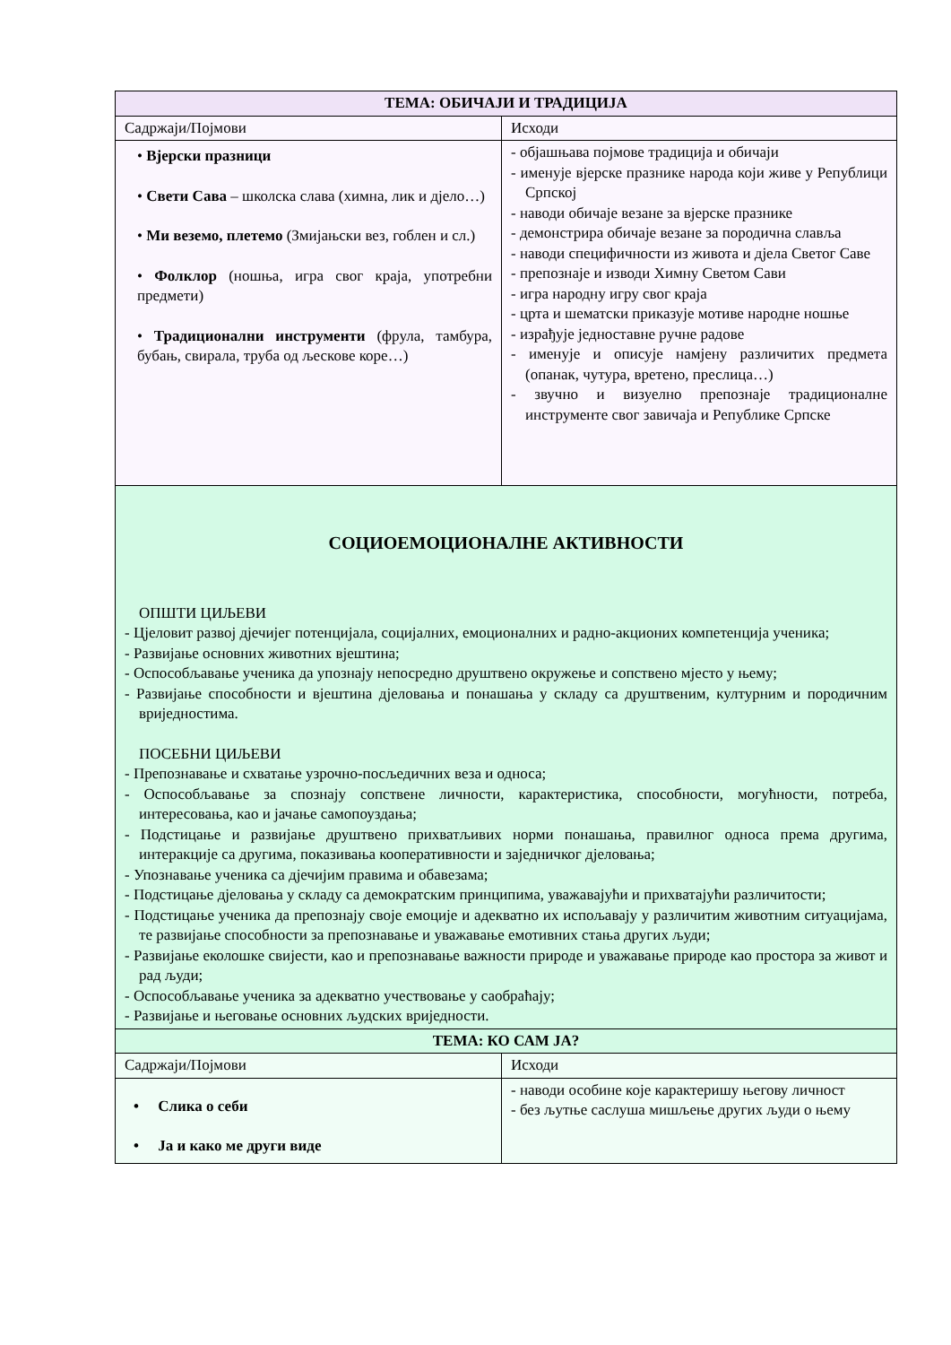| ТЕМА: ОБИЧАЈИ И ТРАДИЦИЈА | |
| --- | --- |
| Садржаји/Појмови | Исходи |
| • Вјерски празници • Свети Сава – школска слава (химна, лик и дјело…) • Ми веземо, плетемо (Змијањски вез, гоблен и сл.) • Фолклор (ношња, игра свог краја, употребни предмети) • Традиционални инструменти (фрула, тамбура, бубањ, свирала, труба од љескове коре…) | - објашњава појмове традиција и обичаји - именује вјерске празнике народа који живе у Републици Српској - наводи обичаје везане за вјерске празнике - демонстрира обичаје везане за породична славља - наводи специфичности из живота и дјела Светог Саве - препознаје и изводи Химну Светом Сави - игра народну игру свог краја - црта и шематски приказује мотиве народне ношње - израђује једноставне ручне радове - именује и описује намјену различитих предмета (опанак, чутура, вретено, преслица…) - звучно и визуелно препознаје традиционалне инструменте свог завичаја и Републике Српске |
| СОЦИОЕМОЦИОНАЛНЕ АКТИВНОСТИ ОПШТИ ЦИЉЕВИ - Цјеловит развој дјечијег потенцијала, социјалних, емоционалних и радно-акционих компетенција ученика; - Развијање основних животних вјештина; - Оспособљавање ученика да упознају непосредно друштвено окружење и сопствено мјесто у њему; - Развијање способности и вјештина дјеловања и понашања у складу са друштвеним, културним и породичним вриједностима. ПОСЕБНИ ЦИЉЕВИ - Препознавање и схватање узрочно-посљедичних веза и односа; - Оспособљавање за спознају сопствене личности, карактеристика, способности, могућности, потреба, интересовања, као и јачање самопоуздања; - Подстицање и развијање друштвено прихватљивих норми понашања, правилног односа према другима, интеракције са другима, показивања кооперативности и заједничког дјеловања; - Упознавање ученика са дјечијим правима и обавезама; - Подстицање дјеловања у складу са демократским принципима, уважавајући и прихватајући различитости; - Подстицање ученика да препознају своје емоције и адекватно их испољавају у различитим животним ситуацијама, те развијање способности за препознавање и уважавање емотивних стања других људи; - Развијање еколошке свијести, као и препознавање важности природе и уважавање природе као простора за живот и рад људи; - Оспособљавање ученика за адекватно учествовање у саобраћају; - Развијање и његовање основних људских вриједности. | |
| ТЕМА: КО САМ ЈА? | |
| Садржаји/Појмови | Исходи |
| • Слика о себи • Ја и како ме други виде | - наводи особине које карактеришу његову личност - без љутње саслуша мишљење других људи о њему |